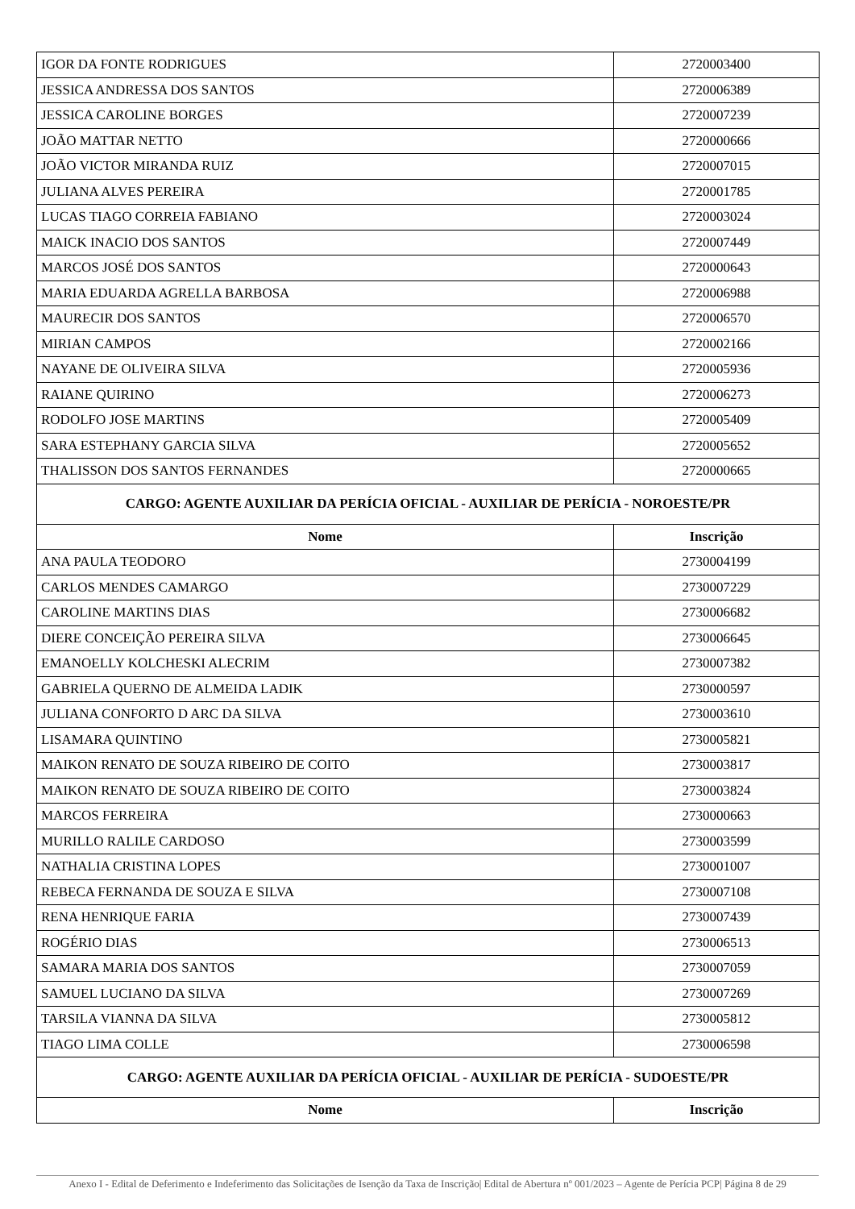| IGOR DA FONTE RODRIGUES | 2720003400 |
| JESSICA ANDRESSA DOS SANTOS | 2720006389 |
| JESSICA CAROLINE BORGES | 2720007239 |
| JOÃO MATTAR NETTO | 2720000666 |
| JOÃO VICTOR MIRANDA RUIZ | 2720007015 |
| JULIANA ALVES PEREIRA | 2720001785 |
| LUCAS TIAGO CORREIA FABIANO | 2720003024 |
| MAICK INACIO DOS SANTOS | 2720007449 |
| MARCOS JOSÉ DOS SANTOS | 2720000643 |
| MARIA EDUARDA AGRELLA BARBOSA | 2720006988 |
| MAURECIR DOS SANTOS | 2720006570 |
| MIRIAN CAMPOS | 2720002166 |
| NAYANE DE OLIVEIRA SILVA | 2720005936 |
| RAIANE QUIRINO | 2720006273 |
| RODOLFO JOSE MARTINS | 2720005409 |
| SARA ESTEPHANY GARCIA SILVA | 2720005652 |
| THALISSON DOS SANTOS FERNANDES | 2720000665 |
| CARGO: AGENTE AUXILIAR DA PERÍCIA OFICIAL - AUXILIAR DE PERÍCIA - NOROESTE/PR | |
| Nome | Inscrição |
| ANA PAULA TEODORO | 2730004199 |
| CARLOS MENDES CAMARGO | 2730007229 |
| CAROLINE MARTINS DIAS | 2730006682 |
| DIERE CONCEIÇÃO PEREIRA SILVA | 2730006645 |
| EMANOELLY KOLCHESKI ALECRIM | 2730007382 |
| GABRIELA QUERNO DE ALMEIDA LADIK | 2730000597 |
| JULIANA CONFORTO D ARC DA SILVA | 2730003610 |
| LISAMARA QUINTINO | 2730005821 |
| MAIKON RENATO DE SOUZA RIBEIRO DE COITO | 2730003817 |
| MAIKON RENATO DE SOUZA RIBEIRO DE COITO | 2730003824 |
| MARCOS FERREIRA | 2730000663 |
| MURILLO RALILE CARDOSO | 2730003599 |
| NATHALIA CRISTINA LOPES | 2730001007 |
| REBECA FERNANDA DE SOUZA E SILVA | 2730007108 |
| RENA HENRIQUE FARIA | 2730007439 |
| ROGÉRIO DIAS | 2730006513 |
| SAMARA MARIA DOS SANTOS | 2730007059 |
| SAMUEL LUCIANO DA SILVA | 2730007269 |
| TARSILA VIANNA DA SILVA | 2730005812 |
| TIAGO LIMA COLLE | 2730006598 |
| CARGO: AGENTE AUXILIAR DA PERÍCIA OFICIAL - AUXILIAR DE PERÍCIA - SUDOESTE/PR | |
| Nome | Inscrição |
Anexo I - Edital de Deferimento e Indeferimento das Solicitações de Isenção da Taxa de Inscrição| Edital de Abertura nº 001/2023 – Agente de Perícia PCP| Página 8 de 29